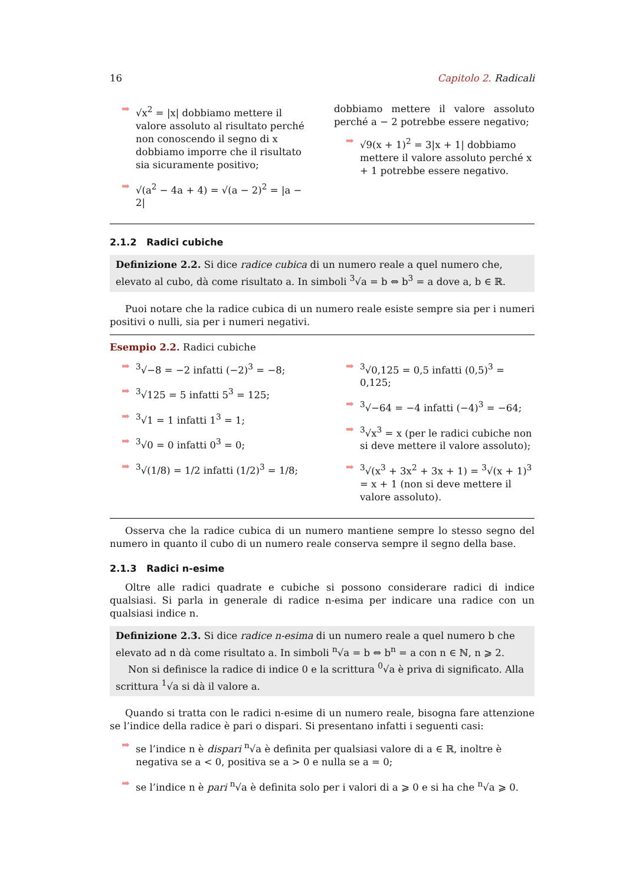16 Capitolo 2. Radicali
➡ √x<sup>2</sup> = |x| dobbiamo mettere il valore assoluto al risultato perché non conoscendo il segno di x dobbiamo imporre che il risultato sia sicuramente positivo;
➡ √(a<sup>2</sup> − 4a + 4) = √(a − 2)<sup>2</sup> = |a − 2|
dobbiamo mettere il valore assoluto perché a − 2 potrebbe essere negativo;
➡ √9(x + 1)<sup>2</sup> = 3|x + 1| dobbiamo mettere il valore assoluto perché x + 1 potrebbe essere negativo.
2.1.2 Radici cubiche
Definizione 2.2. Si dice radice cubica di un numero reale a quel numero che, elevato al cubo, dà come risultato a. In simboli <sup>3</sup>√a = b ⇔ b<sup>3</sup> = a dove a, b ∈ ℝ.
Puoi notare che la radice cubica di un numero reale esiste sempre sia per i numeri positivi o nulli, sia per i numeri negativi.
Esempio 2.2. Radici cubiche
➡<sup>3</sup>√−8 = −2 infatti (−2)<sup>3</sup> = −8;
➡<sup>3</sup>√125 = 5 infatti 5<sup>3</sup> = 125;
➡<sup>3</sup>√1 = 1 infatti 1<sup>3</sup> = 1;
➡<sup>3</sup>√0 = 0 infatti 0<sup>3</sup> = 0;
➡<sup>3</sup>√(1/8) = 1/2 infatti (1/2)<sup>3</sup> = 1/8;
➡<sup>3</sup>√0,125 = 0,5 infatti (0,5)<sup>3</sup> = 0,125;
➡<sup>3</sup>√−64 = −4 infatti (−4)<sup>3</sup> = −64;
➡<sup>3</sup>√x<sup>3</sup> = x (per le radici cubiche non si deve mettere il valore assoluto);
➡<sup>3</sup>√(x<sup>3</sup> + 3x<sup>2</sup> + 3x + 1) = <sup>3</sup>√(x + 1)<sup>3</sup> = x + 1 (non si deve mettere il valore assoluto).
Osserva che la radice cubica di un numero mantiene sempre lo stesso segno del numero in quanto il cubo di un numero reale conserva sempre il segno della base.
2.1.3 Radici n-esime
Oltre alle radici quadrate e cubiche si possono considerare radici di indice qualsiasi. Si parla in generale di radice n-esima per indicare una radice con un qualsiasi indice n.
Definizione 2.3. Si dice radice n-esima di un numero reale a quel numero b che elevato ad n dà come risultato a. In simboli <sup>n</sup>√a = b ⇔ b<sup>n</sup> = a con n ∈ ℕ, n ⩾ 2.
Non si definisce la radice di indice 0 e la scrittura <sup>0</sup>√a è priva di significato. Alla scrittura <sup>1</sup>√a si dà il valore a.
Quando si tratta con le radici n-esime di un numero reale, bisogna fare attenzione se l’indice della radice è pari o dispari. Si presentano infatti i seguenti casi:
➡ se l’indice n è dispari <sup>n</sup>√a è definita per qualsiasi valore di a ∈ ℝ, inoltre è negativa se a < 0, positiva se a > 0 e nulla se a = 0;
➡ se l’indice n è pari <sup>n</sup>√a è definita solo per i valori di a ⩾ 0 e si ha che <sup>n</sup>√a ⩾ 0.